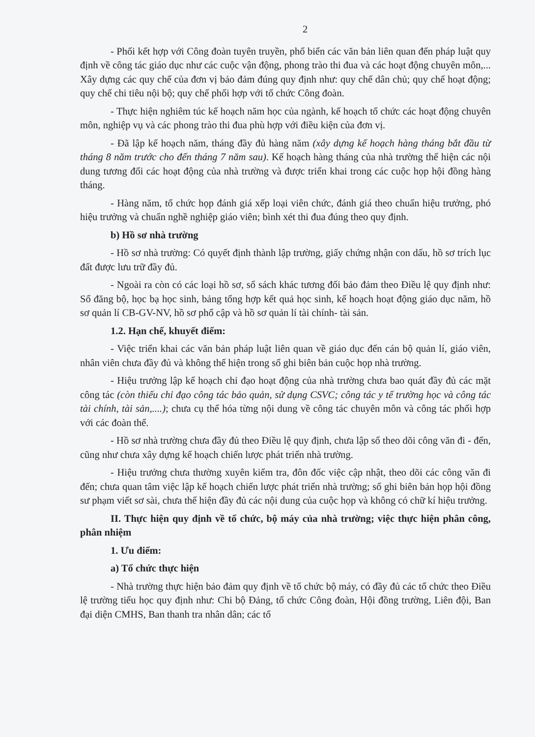2
- Phối kết hợp với Công đoàn tuyên truyền, phổ biến các văn bản liên quan đến pháp luật quy định về công tác giáo dục như các cuộc vận động, phong trào thi đua và các hoạt động chuyên môn,... Xây dựng các quy chế của đơn vị bảo đảm đúng quy định như: quy chế dân chủ; quy chế hoạt động; quy chế chi tiêu nội bộ; quy chế phối hợp với tổ chức Công đoàn.
- Thực hiện nghiêm túc kế hoạch năm học của ngành, kế hoạch tổ chức các hoạt động chuyên môn, nghiệp vụ và các phong trào thi đua phù hợp với điều kiện của đơn vị.
- Đã lập kế hoạch năm, tháng đầy đủ hàng năm (xây dựng kế hoạch hàng tháng bắt đầu từ tháng 8 năm trước cho đến tháng 7 năm sau). Kế hoạch hàng tháng của nhà trường thể hiện các nội dung tương đối các hoạt động của nhà trường và được triển khai trong các cuộc họp hội đồng hàng tháng.
- Hàng năm, tổ chức họp đánh giá xếp loại viên chức, đánh giá theo chuẩn hiệu trưởng, phó hiệu trưởng và chuẩn nghề nghiệp giáo viên; bình xét thi đua đúng theo quy định.
b) Hồ sơ nhà trường
- Hồ sơ nhà trường: Có quyết định thành lập trường, giấy chứng nhận con dấu, hồ sơ trích lục đất được lưu trữ đầy đủ.
- Ngoài ra còn có các loại hồ sơ, sổ sách khác tương đối bảo đảm theo Điều lệ quy định như: Sổ đăng bộ, học bạ học sinh, bảng tổng hợp kết quả học sinh, kế hoạch hoạt động giáo dục năm, hồ sơ quản lí CB-GV-NV, hồ sơ phổ cập và hồ sơ quản lí tài chính- tài sản.
1.2. Hạn chế, khuyết điểm:
- Việc triển khai các văn bản pháp luật liên quan về giáo dục đến cán bộ quản lí, giáo viên, nhân viên chưa đầy đủ và không thể hiện trong sổ ghi biên bản cuộc họp nhà trường.
- Hiệu trưởng lập kế hoạch chỉ đạo hoạt động của nhà trường chưa bao quát đầy đủ các mặt công tác (còn thiếu chỉ đạo công tác bảo quản, sử dụng CSVC; công tác y tế trường học và công tác tài chính, tài sản,....); chưa cụ thể hóa từng nội dung về công tác chuyên môn và công tác phối hợp với các đoàn thể.
- Hồ sơ nhà trường chưa đầy đủ theo Điều lệ quy định, chưa lập sổ theo dõi công văn đi - đến, cũng như chưa xây dựng kế hoạch chiến lược phát triển nhà trường.
- Hiệu trưởng chưa thường xuyên kiểm tra, đôn đốc việc cập nhật, theo dõi các công văn đi đến; chưa quan tâm việc lập kế hoạch chiến lược phát triển nhà trường; sổ ghi biên bản họp hội đồng sư phạm viết sơ sài, chưa thể hiện đầy đủ các nội dung của cuộc họp và không có chữ kí hiệu trưởng.
II. Thực hiện quy định về tổ chức, bộ máy của nhà trường; việc thực hiện phân công, phân nhiệm
1. Ưu điểm:
a) Tổ chức thực hiện
- Nhà trường thực hiện bảo đảm quy định về tổ chức bộ máy, có đầy đủ các tổ chức theo Điều lệ trường tiểu học quy định như: Chi bộ Đảng, tổ chức Công đoàn, Hội đồng trường, Liên đội, Ban đại diện CMHS, Ban thanh tra nhân dân; các tổ